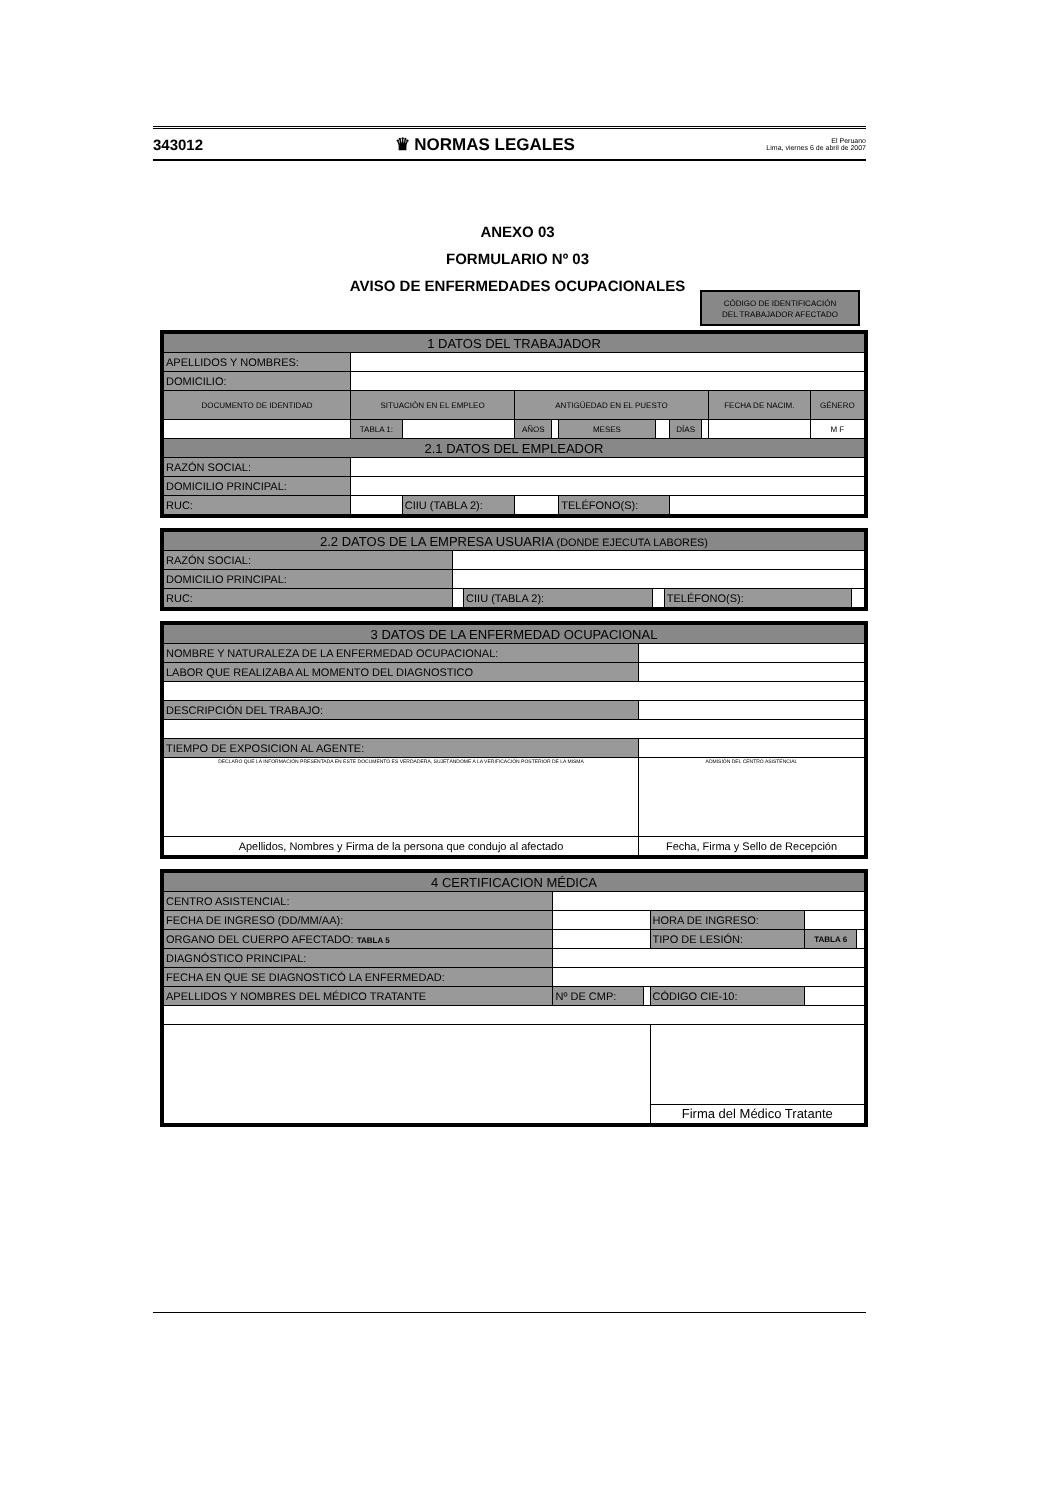343012 ♛ NORMAS LEGALES El Peruano
Lima, viernes 6 de abril de 2007
ANEXO 03
FORMULARIO Nº 03
AVISO DE ENFERMEDADES OCUPACIONALES
CÓDIGO DE IDENTIFICACIÓN
DEL TRABAJADOR AFECTADO
| 1 DATOS DEL TRABAJADOR | | | | | | | | | | | |
| --- | --- | --- | --- | --- | --- | --- | --- | --- | --- | --- | --- |
| APELLIDOS Y NOMBRES: | | | | | | | | | | | |
| DOMICILIO: | | | | | | | | | | | |
| DOCUMENTO DE IDENTIDAD | | SITUACIÓN EN EL EMPLEO | | ANTIGÜEDAD EN EL PUESTO | | | | | | FECHA DE NACIM. | GÉNERO |
| | | TABLA 1: | | AÑOS | | MESES | | DÍAS | | | M F |
| 2.1 DATOS DEL EMPLEADOR | | | | | | | | | | | |
| RAZÓN SOCIAL: | | | | | | | | | | | |
| DOMICILIO PRINCIPAL: | | | | | | | | | | | |
| RUC: | | | CIIU (TABLA 2): | | | TELÉFONO(S): | | | | | |
| 2.2 DATOS DE LA EMPRESA USUARIA (DONDE EJECUTA LABORES) | | | | | |
| --- | --- | --- | --- | --- | --- |
| RAZÓN SOCIAL: | | | | | |
| DOMICILIO PRINCIPAL: | | | | | |
| RUC: | | CIIU (TABLA 2): | | TELÉFONO(S): | |
| 3 DATOS DE LA ENFERMEDAD OCUPACIONAL | |
| --- | --- |
| NOMBRE Y NATURALEZA DE LA ENFERMEDAD OCUPACIONAL: | |
| LABOR QUE REALIZABA AL MOMENTO DEL DIAGNOSTICO | |
| DESCRIPCIÓN DEL TRABAJO: | |
| TIEMPO DE EXPOSICION AL AGENTE: | |
| DECLARO QUE LA INFORMACIÓN PRESENTADA EN ESTE DOCUMENTO ES VERDADERA, SUJETÁNDOME A LA VERIFICACIÓN POSTERIOR DE LA MISMA | ADMISIÓN DEL CENTRO ASISTENCIAL |
| Apellidos, Nombres y Firma de la persona que condujo al afectado | Fecha, Firma y Sello de Recepción |
| 4 CERTIFICACION MÉDICA | | | | | |
| --- | --- | --- | --- | --- | --- |
| CENTRO ASISTENCIAL: | | | | | |
| FECHA DE INGRESO (DD/MM/AA): | | | HORA DE INGRESO: | | |
| ORGANO DEL CUERPO AFECTADO: TABLA 5 | | | TIPO DE LESIÓN: | TABLA 6 | |
| DIAGNÓSTICO PRINCIPAL: | | | | | |
| FECHA EN QUE SE DIAGNOSTICÓ LA ENFERMEDAD: | | | | | |
| APELLIDOS Y NOMBRES DEL MÉDICO TRATANTE | Nº DE CMP: | | CÓDIGO CIE-10: | | |
| | | | Firma del Médico Tratante | | |